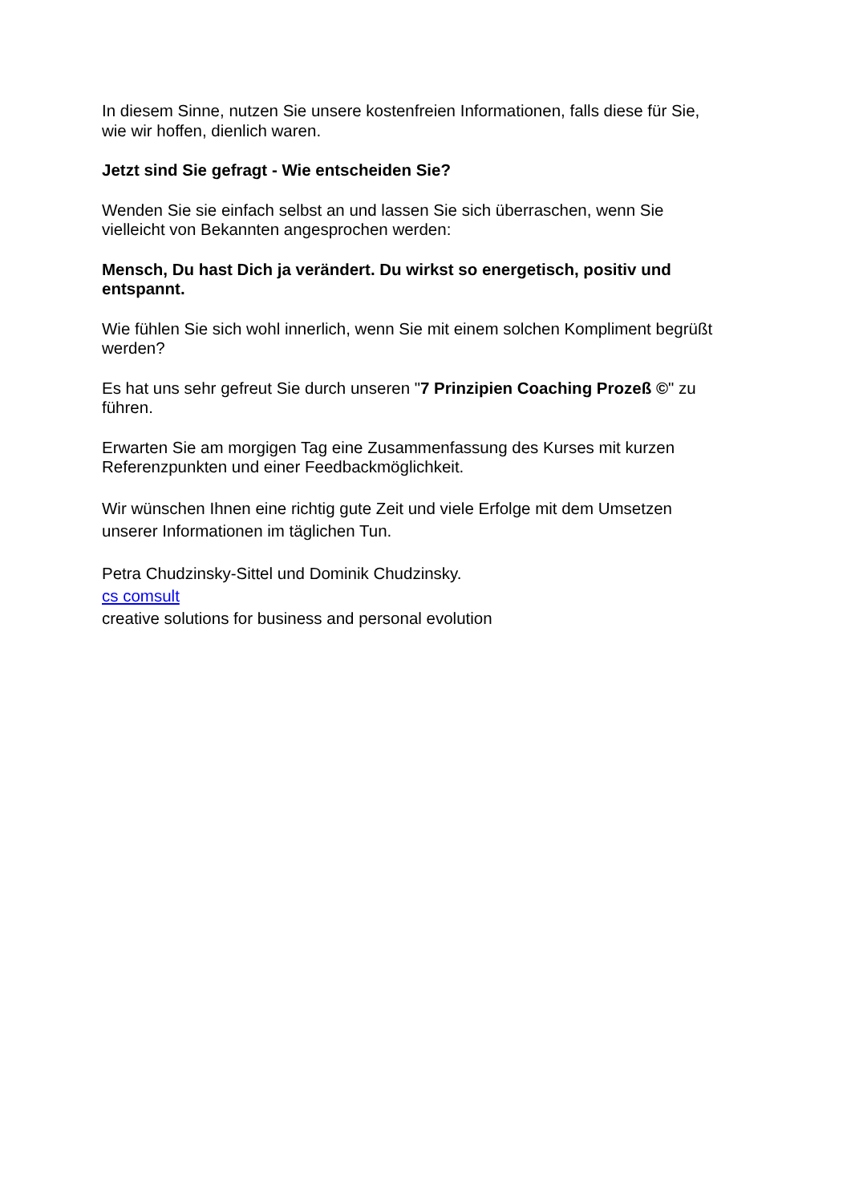In diesem Sinne, nutzen Sie unsere kostenfreien Informationen, falls diese für Sie,
wie wir hoffen, dienlich waren.
Jetzt sind Sie gefragt - Wie entscheiden Sie?
Wenden Sie sie einfach selbst an und lassen Sie sich überraschen, wenn Sie
vielleicht von Bekannten angesprochen werden:
Mensch, Du hast Dich ja verändert. Du wirkst so energetisch, positiv und
entspannt.
Wie fühlen Sie sich wohl innerlich, wenn Sie mit einem solchen Kompliment begrüßt
werden?
Es hat uns sehr gefreut Sie durch unseren "7 Prinzipien Coaching Prozeß ©" zu
führen.
Erwarten Sie am morgigen Tag eine Zusammenfassung des Kurses mit kurzen
Referenzpunkten und einer Feedbackmöglichkeit.
Wir wünschen Ihnen eine richtig gute Zeit und viele Erfolge mit dem Umsetzen
unserer Informationen im täglichen Tun.
Petra Chudzinsky-Sittel und Dominik Chudzinsky.
cs comsult
creative solutions for business and personal evolution